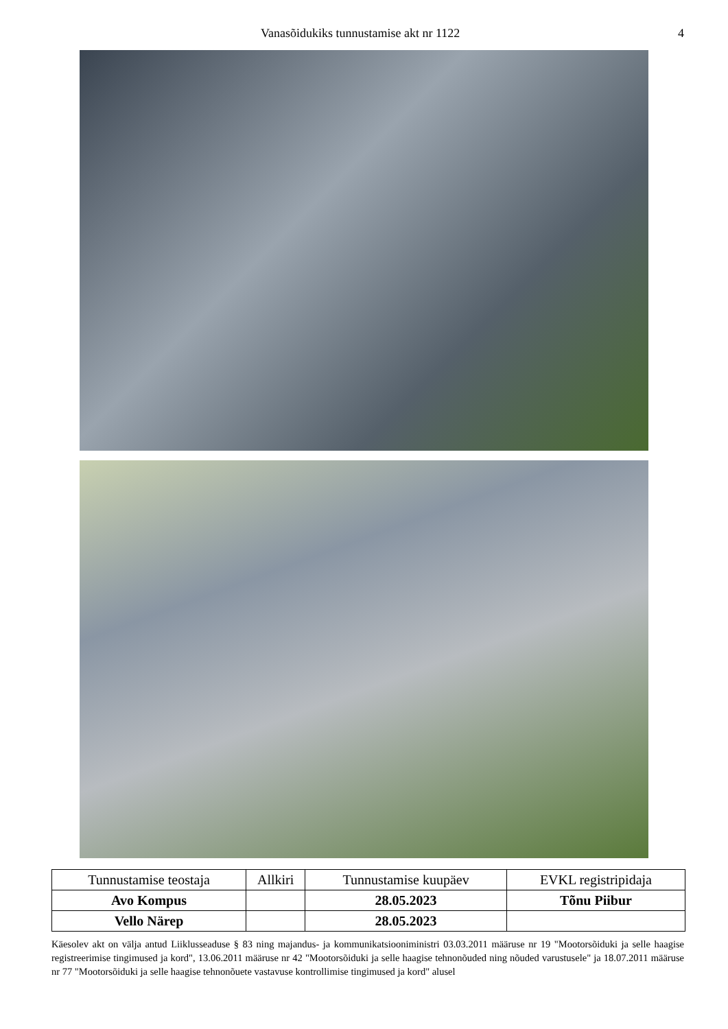Vanasõidukiks tunnustamise akt nr 1122 4
| Tunnustamise teostaja | Allkiri | Tunnustamise kuupäev | EVKL registripidaja |
| --- | --- | --- | --- |
| Avo Kompus | | 28.05.2023 | Tõnu Piibur |
| Vello Närep | | 28.05.2023 | |
Käesolev akt on välja antud Liiklusseaduse § 83 ning majandus- ja kommunikatsiooniministri 03.03.2011 määruse nr 19 "Mootorsõiduki ja selle haagise registreerimise tingimused ja kord", 13.06.2011 määruse nr 42 "Mootorsõiduki ja selle haagise tehnonõuded ning nõuded varustusele" ja 18.07.2011 määruse nr 77 "Mootorsõiduki ja selle haagise tehnonõuete vastavuse kontrollimise tingimused ja kord" alusel